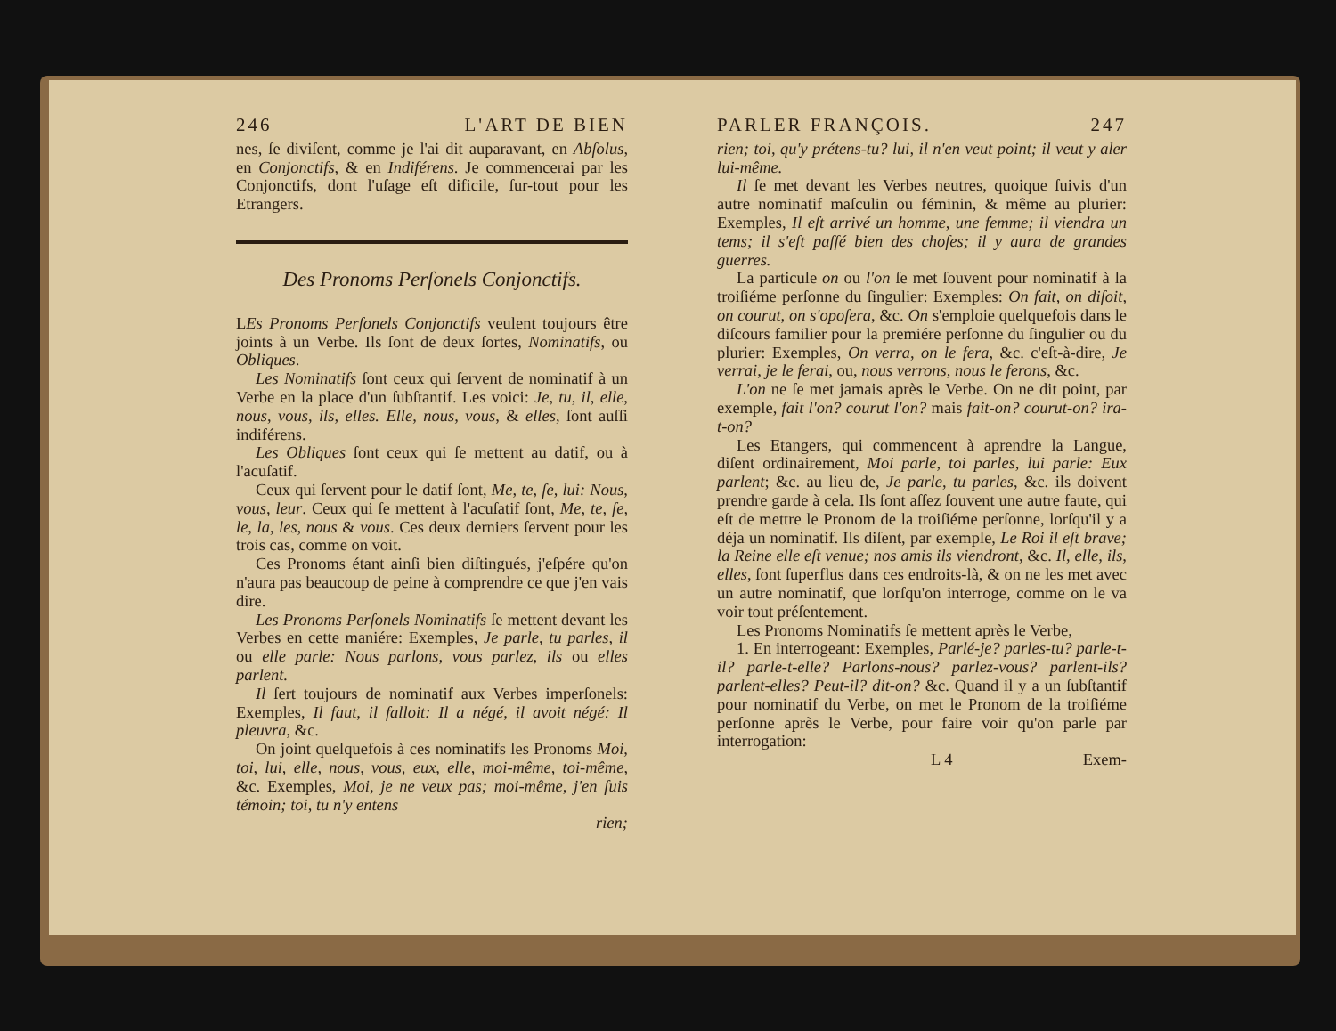246 L'ART DE BIEN
nes, ſe diviſent, comme je l'ai dit auparavant, en Abſolus, en Conjonctifs, & en Indiférens. Je commencerai par les Conjonctifs, dont l'uſage eſt dificile, ſur-tout pour les Etrangers.
Des Pronoms Perſonels Conjonctifs.
LEs Pronoms Perſonels Conjonctifs veulent toujours être joints à un Verbe. Ils ſont de deux ſortes, Nominatifs, ou Obliques.
Les Nominatifs ſont ceux qui ſervent de nominatif à un Verbe en la place d'un ſubſtantif. Les voici: Je, tu, il, elle, nous, vous, ils, elles. Elle, nous, vous, & elles, ſont auſſi indiférens.
Les Obliques ſont ceux qui ſe mettent au datif, ou à l'acuſatif.
Ceux qui ſervent pour le datif ſont, Me, te, ſe, lui: Nous, vous, leur. Ceux qui ſe mettent à l'acuſatif ſont, Me, te, ſe, le, la, les, nous & vous. Ces deux derniers ſervent pour les trois cas, comme on voit.
Ces Pronoms étant ainſi bien diſtingués, j'eſpére qu'on n'aura pas beaucoup de peine à comprendre ce que j'en vais dire.
Les Pronoms Perſonels Nominatifs ſe mettent devant les Verbes en cette maniére: Exemples, Je parle, tu parles, il ou elle parle: Nous parlons, vous parlez, ils ou elles parlent.
Il ſert toujours de nominatif aux Verbes imperſonels: Exemples, Il faut, il falloit: Il a négé, il avoit négé: Il pleuvra, &c.
On joint quelquefois à ces nominatifs les Pronoms Moi, toi, lui, elle, nous, vous, eux, elle, moi-même, toi-même, &c. Exemples, Moi, je ne veux pas; moi-même, j'en ſuis témoin; toi, tu n'y entens
rien;
PARLER FRANÇOIS. 247
rien; toi, qu'y prétens-tu? lui, il n'en veut point; il veut y aler lui-même.
Il ſe met devant les Verbes neutres, quoique ſuivis d'un autre nominatif maſculin ou féminin, & même au plurier: Exemples, Il eſt arrivé un homme, une femme; il viendra un tems; il s'eſt paſſé bien des choſes; il y aura de grandes guerres.
La particule on ou l'on ſe met ſouvent pour nominatif à la troiſiéme perſonne du ſingulier: Exemples: On fait, on diſoit, on courut, on s'opoſera, &c. On s'emploie quelquefois dans le diſcours familier pour la premiére perſonne du ſingulier ou du plurier: Exemples, On verra, on le fera, &c. c'eſt-à-dire, Je verrai, je le ferai, ou, nous verrons, nous le ferons, &c.
L'on ne ſe met jamais après le Verbe. On ne dit point, par exemple, fait l'on? courut l'on? mais fait-on? courut-on? ira-t-on?
Les Etangers, qui commencent à aprendre la Langue, diſent ordinairement, Moi parle, toi parles, lui parle: Eux parlent; &c. au lieu de, Je parle, tu parles, &c. ils doivent prendre garde à cela. Ils ſont aſſez ſouvent une autre faute, qui eſt de mettre le Pronom de la troiſiéme perſonne, lorſqu'il y a déja un nominatif. Ils diſent, par exemple, Le Roi il eſt brave; la Reine elle eſt venue; nos amis ils viendront, &c. Il, elle, ils, elles, ſont ſuperflus dans ces endroits-là, & on ne les met avec un autre nominatif, que lorſqu'on interroge, comme on le va voir tout préſentement.
Les Pronoms Nominatifs ſe mettent après le Verbe,
1. En interrogeant: Exemples, Parlé-je? parles-tu? parle-t-il? parle-t-elle? Parlons-nous? parlez-vous? parlent-ils? parlent-elles? Peut-il? dit-on? &c. Quand il y a un ſubſtantif pour nominatif du Verbe, on met le Pronom de la troiſiéme perſonne après le Verbe, pour faire voir qu'on parle par interrogation:
L 4 Exem-